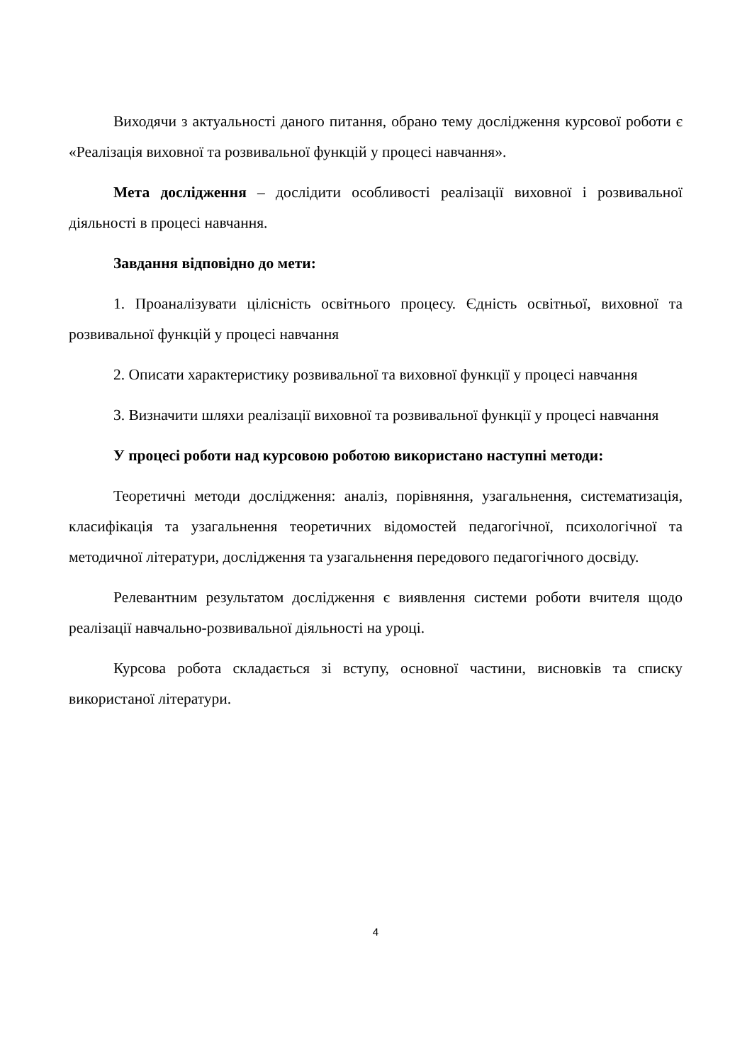Виходячи з актуальності даного питання, обрано тему дослідження курсової роботи є «Реалізація виховної та розвивальної функцій у процесі навчання».
Мета дослідження – дослідити особливості реалізації виховної і розвивальної діяльності в процесі навчання.
Завдання відповідно до мети:
1. Проаналізувати цілісність освітнього процесу. Єдність освітньої, виховної та розвивальної функцій у процесі навчання
2. Описати характеристику розвивальної та виховної функції у процесі навчання
3. Визначити шляхи реалізації виховної та розвивальної функції у процесі навчання
У процесі роботи над курсовою роботою використано наступні методи:
Теоретичні методи дослідження: аналіз, порівняння, узагальнення, систематизація, класифікація та узагальнення теоретичних відомостей педагогічної, психологічної та методичної літератури, дослідження та узагальнення передового педагогічного досвіду.
Релевантним результатом дослідження є виявлення системи роботи вчителя щодо реалізації навчально-розвивальної діяльності на уроці.
Курсова робота складається зі вступу, основної частини, висновків та списку використаної літератури.
4